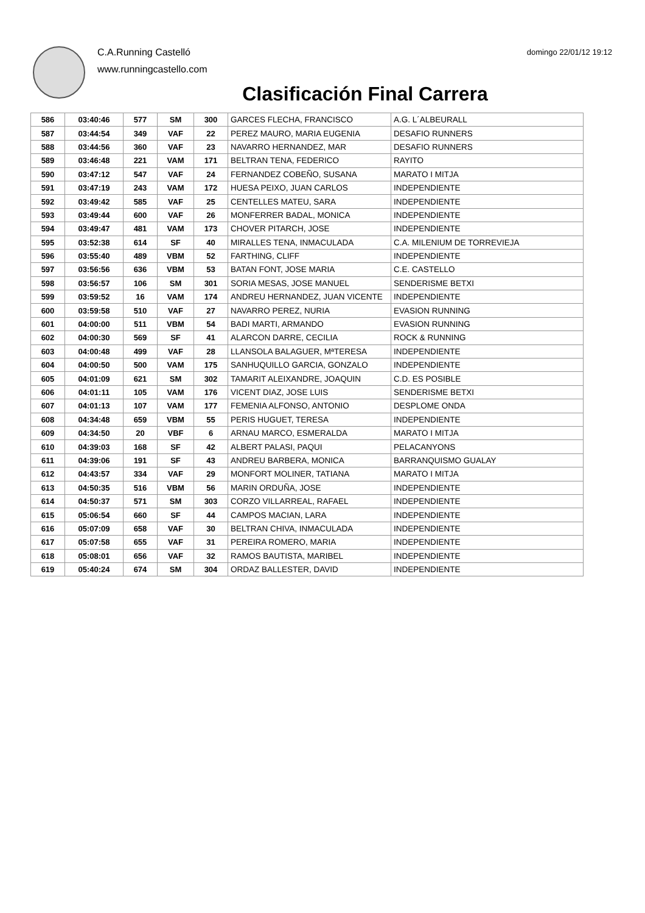C.A.Running Castelló
www.runningcastello.com
domingo 22/01/12 19:12
Clasificación Final Carrera
| 586 | 03:40:46 | 577 | SM | 300 | GARCES FLECHA, FRANCISCO | A.G. L´ALBEURALL |
| 587 | 03:44:54 | 349 | VAF | 22 | PEREZ MAURO, MARIA EUGENIA | DESAFIO RUNNERS |
| 588 | 03:44:56 | 360 | VAF | 23 | NAVARRO HERNANDEZ, MAR | DESAFIO RUNNERS |
| 589 | 03:46:48 | 221 | VAM | 171 | BELTRAN TENA, FEDERICO | RAYITO |
| 590 | 03:47:12 | 547 | VAF | 24 | FERNANDEZ COBEÑO, SUSANA | MARATO I MITJA |
| 591 | 03:47:19 | 243 | VAM | 172 | HUESA PEIXO, JUAN CARLOS | INDEPENDIENTE |
| 592 | 03:49:42 | 585 | VAF | 25 | CENTELLES MATEU, SARA | INDEPENDIENTE |
| 593 | 03:49:44 | 600 | VAF | 26 | MONFERRER BADAL, MONICA | INDEPENDIENTE |
| 594 | 03:49:47 | 481 | VAM | 173 | CHOVER PITARCH, JOSE | INDEPENDIENTE |
| 595 | 03:52:38 | 614 | SF | 40 | MIRALLES TENA, INMACULADA | C.A. MILENIUM DE TORREVIEJA |
| 596 | 03:55:40 | 489 | VBM | 52 | FARTHING, CLIFF | INDEPENDIENTE |
| 597 | 03:56:56 | 636 | VBM | 53 | BATAN FONT, JOSE MARIA | C.E. CASTELLO |
| 598 | 03:56:57 | 106 | SM | 301 | SORIA MESAS, JOSE MANUEL | SENDERISME BETXI |
| 599 | 03:59:52 | 16 | VAM | 174 | ANDREU HERNANDEZ, JUAN VICENTE | INDEPENDIENTE |
| 600 | 03:59:58 | 510 | VAF | 27 | NAVARRO PEREZ, NURIA | EVASION RUNNING |
| 601 | 04:00:00 | 511 | VBM | 54 | BADI MARTI, ARMANDO | EVASION RUNNING |
| 602 | 04:00:30 | 569 | SF | 41 | ALARCON DARRE, CECILIA | ROCK & RUNNING |
| 603 | 04:00:48 | 499 | VAF | 28 | LLANSOLA BALAGUER, MªTERESA | INDEPENDIENTE |
| 604 | 04:00:50 | 500 | VAM | 175 | SANHUQUILLO GARCIA, GONZALO | INDEPENDIENTE |
| 605 | 04:01:09 | 621 | SM | 302 | TAMARIT ALEIXANDRE, JOAQUIN | C.D. ES POSIBLE |
| 606 | 04:01:11 | 105 | VAM | 176 | VICENT DIAZ, JOSE LUIS | SENDERISME BETXI |
| 607 | 04:01:13 | 107 | VAM | 177 | FEMENIA ALFONSO, ANTONIO | DESPLOME ONDA |
| 608 | 04:34:48 | 659 | VBM | 55 | PERIS HUGUET, TERESA | INDEPENDIENTE |
| 609 | 04:34:50 | 20 | VBF | 6 | ARNAU MARCO, ESMERALDA | MARATO I MITJA |
| 610 | 04:39:03 | 168 | SF | 42 | ALBERT PALASI, PAQUI | PELACANYONS |
| 611 | 04:39:06 | 191 | SF | 43 | ANDREU BARBERA, MONICA | BARRANQUISMO GUALAY |
| 612 | 04:43:57 | 334 | VAF | 29 | MONFORT MOLINER, TATIANA | MARATO I MITJA |
| 613 | 04:50:35 | 516 | VBM | 56 | MARIN ORDUÑA, JOSE | INDEPENDIENTE |
| 614 | 04:50:37 | 571 | SM | 303 | CORZO VILLARREAL, RAFAEL | INDEPENDIENTE |
| 615 | 05:06:54 | 660 | SF | 44 | CAMPOS MACIAN, LARA | INDEPENDIENTE |
| 616 | 05:07:09 | 658 | VAF | 30 | BELTRAN CHIVA, INMACULADA | INDEPENDIENTE |
| 617 | 05:07:58 | 655 | VAF | 31 | PEREIRA ROMERO, MARIA | INDEPENDIENTE |
| 618 | 05:08:01 | 656 | VAF | 32 | RAMOS BAUTISTA, MARIBEL | INDEPENDIENTE |
| 619 | 05:40:24 | 674 | SM | 304 | ORDAZ BALLESTER, DAVID | INDEPENDIENTE |